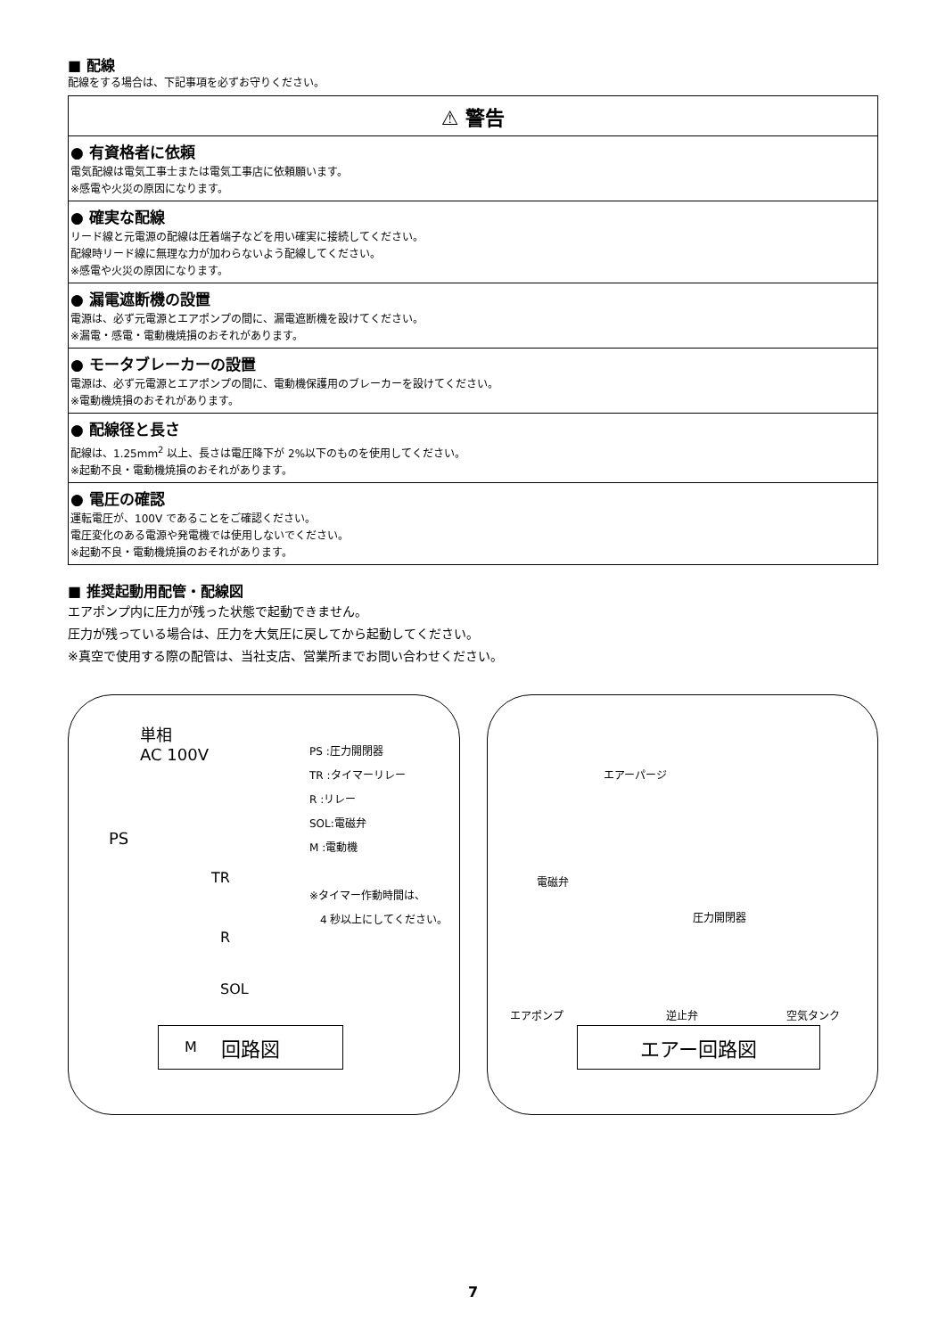■ 配線
配線をする場合は、下記事項を必ずお守りください。
⚠ 警告
● 有資格者に依頼
電気配線は電気工事士または電気工事店に依頼願います。
※感電や火災の原因になります。
● 確実な配線
リード線と元電源の配線は圧着端子などを用い確実に接続してください。
配線時リード線に無理な力が加わらないよう配線してください。
※感電や火災の原因になります。
● 漏電遮断機の設置
電源は、必ず元電源とエアポンプの間に、漏電遮断機を設けてください。
※漏電・感電・電動機焼損のおそれがあります。
● モータブレーカーの設置
電源は、必ず元電源とエアポンプの間に、電動機保護用のブレーカーを設けてください。
※電動機焼損のおそれがあります。
● 配線径と長さ
配線は、1.25mm<sup>2</sup> 以上、長さは電圧降下が 2%以下のものを使用してください。
※起動不良・電動機焼損のおそれがあります。
● 電圧の確認
運転電圧が、100V であることをご確認ください。
電圧変化のある電源や発電機では使用しないでください。
※起動不良・電動機焼損のおそれがあります。
■ 推奨起動用配管・配線図
エアポンプ内に圧力が残った状態で起動できません。
圧力が残っている場合は、圧力を大気圧に戻してから起動してください。
※真空で使用する際の配管は、当社支店、営業所までお問い合わせください。
単相
AC 100V
PS
PS :圧力開閉器
TR :タイマーリレー
R :リレー
SOL:電磁弁
M :電動機
※タイマー作動時間は、
　4 秒以上にしてください。
TR
R
SOL
M
回路図
エアーパージ
電磁弁
圧力開閉器
エアポンプ 逆止弁 空気タンク
エアー回路図
7